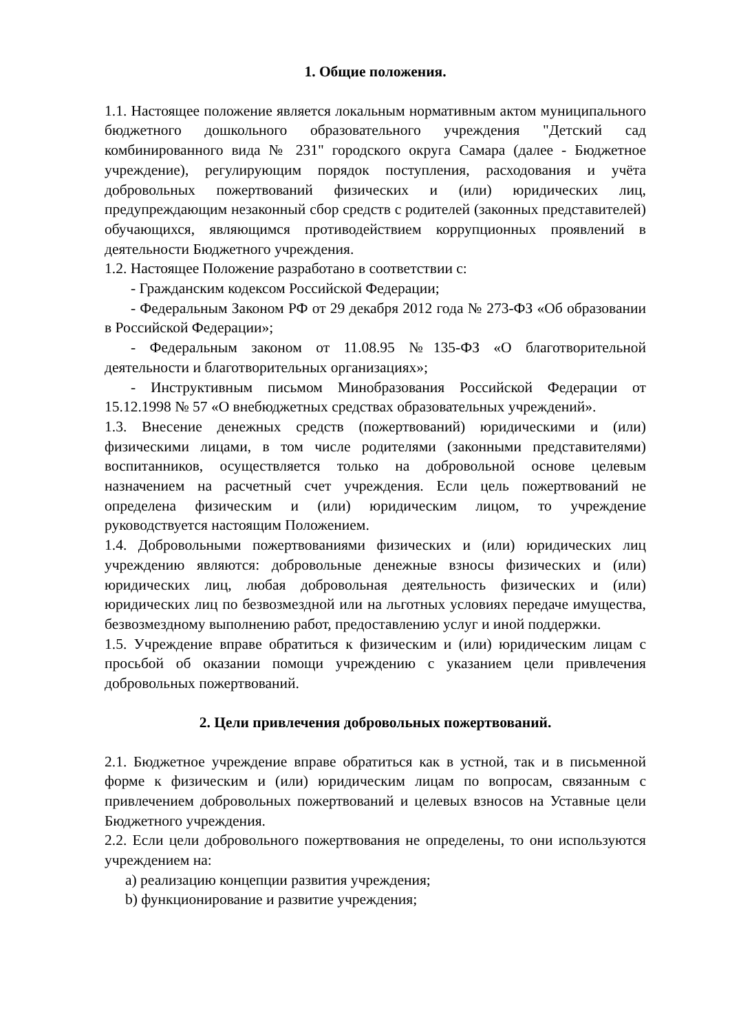1. Общие положения.
1.1. Настоящее положение является локальным нормативным актом муниципального бюджетного дошкольного образовательного учреждения "Детский сад комбинированного вида № 231" городского округа Самара (далее - Бюджетное учреждение), регулирующим порядок поступления, расходования и учёта добровольных пожертвований физических и (или) юридических лиц, предупреждающим незаконный сбор средств с родителей (законных представителей) обучающихся, являющимся противодействием коррупционных проявлений в деятельности Бюджетного учреждения.
1.2. Настоящее Положение разработано в соответствии с:
- Гражданским кодексом Российской Федерации;
- Федеральным Законом РФ от 29 декабря 2012 года № 273-ФЗ «Об образовании в Российской Федерации»;
- Федеральным законом от 11.08.95 №135-ФЗ «О благотворительной деятельности и благотворительных организациях»;
- Инструктивным письмом Минобразования Российской Федерации от 15.12.1998 № 57 «О внебюджетных средствах образовательных учреждений».
1.3. Внесение денежных средств (пожертвований) юридическими и (или) физическими лицами, в том числе родителями (законными представителями) воспитанников, осуществляется только на добровольной основе целевым назначением на расчетный счет учреждения. Если цель пожертвований не определена физическим и (или) юридическим лицом, то учреждение руководствуется настоящим Положением.
1.4. Добровольными пожертвованиями физических и (или) юридических лиц учреждению являются: добровольные денежные взносы физических и (или) юридических лиц, любая добровольная деятельность физических и (или) юридических лиц по безвозмездной или на льготных условиях передаче имущества, безвозмездному выполнению работ, предоставлению услуг и иной поддержки.
1.5. Учреждение вправе обратиться к физическим и (или) юридическим лицам с просьбой об оказании помощи учреждению с указанием цели привлечения добровольных пожертвований.
2. Цели привлечения добровольных пожертвований.
2.1. Бюджетное учреждение вправе обратиться как в устной, так и в письменной форме к физическим и (или) юридическим лицам по вопросам, связанным с привлечением добровольных пожертвований и целевых взносов на Уставные цели Бюджетного учреждения.
2.2. Если цели добровольного пожертвования не определены, то они используются учреждением на:
a) реализацию концепции развития учреждения;
b) функционирование и развитие учреждения;